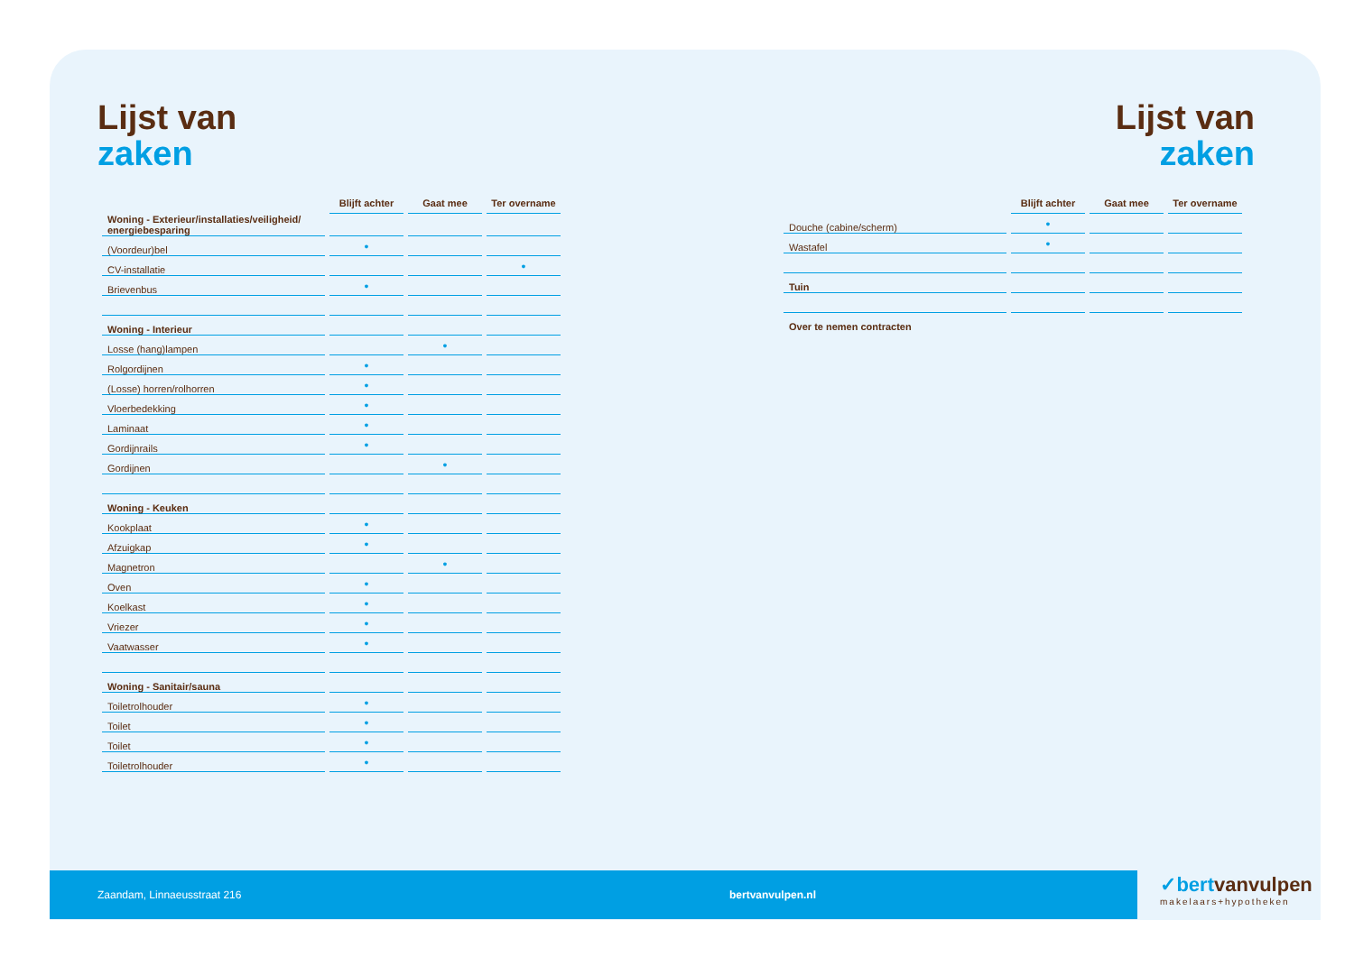Lijst van
zaken
| | Blijft achter | Gaat mee | Ter overname |
| --- | --- | --- | --- |
| Woning - Exterieur/installaties/veiligheid/ energiebesparing | | | |
| (Voordeur)bel | • | | |
| CV-installatie | | | • |
| Brievenbus | • | | |
| Woning - Interieur | | | |
| Losse (hang)lampen | | • | |
| Rolgordijnen | • | | |
| (Losse) horren/rolhorren | • | | |
| Vloerbedekking | • | | |
| Laminaat | • | | |
| Gordijnrails | • | | |
| Gordijnen | | • | |
| Woning - Keuken | | | |
| Kookplaat | • | | |
| Afzuigkap | • | | |
| Magnetron | | • | |
| Oven | • | | |
| Koelkast | • | | |
| Vriezer | • | | |
| Vaatwasser | • | | |
| Woning - Sanitair/sauna | | | |
| Toiletrolhouder | • | | |
| Toilet | • | | |
| Toilet | • | | |
| Toiletrolhouder | • | | |
Lijst van
zaken
| | Blijft achter | Gaat mee | Ter overname |
| --- | --- | --- | --- |
| Douche (cabine/scherm) | • | | |
| Wastafel | • | | |
| Tuin | | | |
| Over te nemen contracten | | | |
Zaandam, Linnaeusstraat 216 bertvanvulpen.nl
✓bertvanvulpen
makelaars+hypotheken